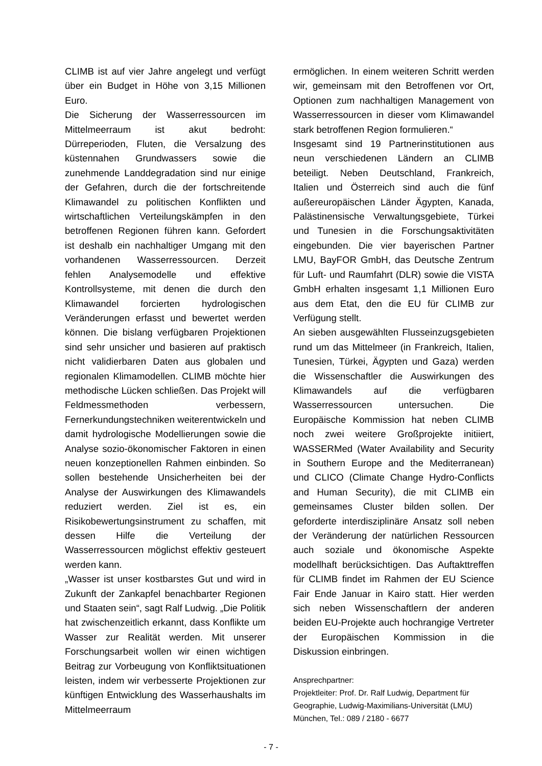CLIMB ist auf vier Jahre angelegt und verfügt über ein Budget in Höhe von 3,15 Millionen Euro.
Die Sicherung der Wasserressourcen im Mittelmeerraum ist akut bedroht: Dürreperioden, Fluten, die Versalzung des küstennahen Grundwassers sowie die zunehmende Landdegradation sind nur einige der Gefahren, durch die der fortschreitende Klimawandel zu politischen Konflikten und wirtschaftlichen Verteilungskämpfen in den betroffenen Regionen führen kann. Gefordert ist deshalb ein nachhaltiger Umgang mit den vorhandenen Wasserressourcen. Derzeit fehlen Analysemodelle und effektive Kontrollsysteme, mit denen die durch den Klimawandel forcierten hydrologischen Veränderungen erfasst und bewertet werden können. Die bislang verfügbaren Projektionen sind sehr unsicher und basieren auf praktisch nicht validierbaren Daten aus globalen und regionalen Klimamodellen. CLIMB möchte hier methodische Lücken schließen. Das Projekt will Feldmessmethoden verbessern, Fernerkundungstechniken weiterentwickeln und damit hydrologische Modellierungen sowie die Analyse sozio-ökonomischer Faktoren in einen neuen konzeptionellen Rahmen einbinden. So sollen bestehende Unsicherheiten bei der Analyse der Auswirkungen des Klimawandels reduziert werden. Ziel ist es, ein Risikobewertungsinstrument zu schaffen, mit dessen Hilfe die Verteilung der Wasserressourcen möglichst effektiv gesteuert werden kann.
„Wasser ist unser kostbarstes Gut und wird in Zukunft der Zankapfel benachbarter Regionen und Staaten sein“, sagt Ralf Ludwig. „Die Politik hat zwischenzeitlich erkannt, dass Konflikte um Wasser zur Realität werden. Mit unserer Forschungsarbeit wollen wir einen wichtigen Beitrag zur Vorbeugung von Konfliktsituationen leisten, indem wir verbesserte Projektionen zur künftigen Entwicklung des Wasserhaushalts im Mittelmeerraum
ermöglichen. In einem weiteren Schritt werden wir, gemeinsam mit den Betroffenen vor Ort, Optionen zum nachhaltigen Management von Wasserressourcen in dieser vom Klimawandel stark betroffenen Region formulieren.“
Insgesamt sind 19 Partnerinstitutionen aus neun verschiedenen Ländern an CLIMB beteiligt. Neben Deutschland, Frankreich, Italien und Österreich sind auch die fünf außereuropäischen Länder Ägypten, Kanada, Palästinensische Verwaltungsgebiete, Türkei und Tunesien in die Forschungsaktivitäten eingebunden. Die vier bayerischen Partner LMU, BayFOR GmbH, das Deutsche Zentrum für Luft- und Raumfahrt (DLR) sowie die VISTA GmbH erhalten insgesamt 1,1 Millionen Euro aus dem Etat, den die EU für CLIMB zur Verfügung stellt.
An sieben ausgewählten Flusseinzugsgebieten rund um das Mittelmeer (in Frankreich, Italien, Tunesien, Türkei, Ägypten und Gaza) werden die Wissenschaftler die Auswirkungen des Klimawandels auf die verfügbaren Wasserressourcen untersuchen. Die Europäische Kommission hat neben CLIMB noch zwei weitere Großprojekte initiiert, WASSERMed (Water Availability and Security in Southern Europe and the Mediterranean) und CLICO (Climate Change Hydro-Conflicts and Human Security), die mit CLIMB ein gemeinsames Cluster bilden sollen. Der geforderte interdisziplinäre Ansatz soll neben der Veränderung der natürlichen Ressourcen auch soziale und ökonomische Aspekte modellhaft berücksichtigen. Das Auftakttreffen für CLIMB findet im Rahmen der EU Science Fair Ende Januar in Kairo statt. Hier werden sich neben Wissenschaftlern der anderen beiden EU-Projekte auch hochrangige Vertreter der Europäischen Kommission in die Diskussion einbringen.
Ansprechpartner:
Projektleiter: Prof. Dr. Ralf Ludwig, Department für Geographie, Ludwig-Maximilians-Universität (LMU) München, Tel.: 089 / 2180 - 6677
- 7 -